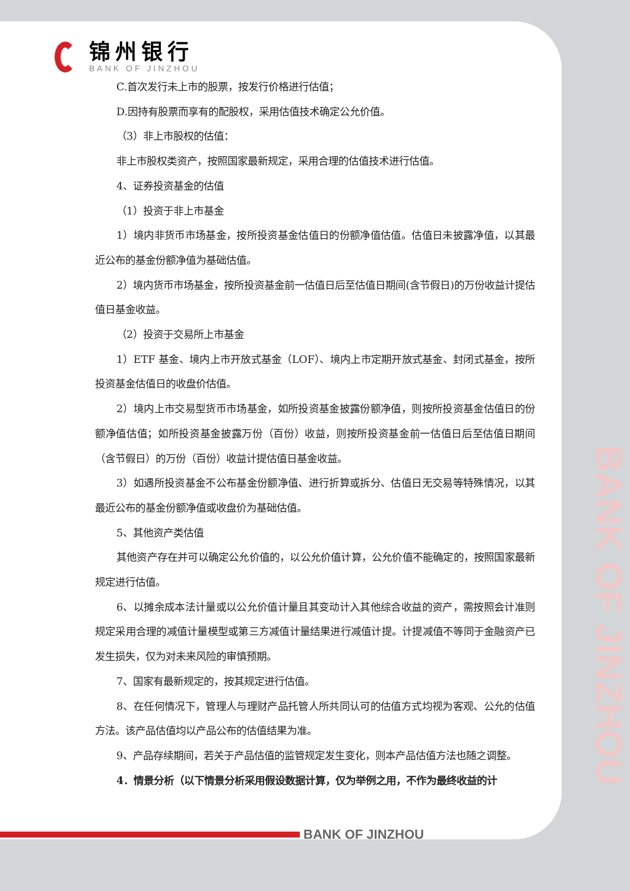BANK OF JINZHOU
锦州银行
BANK OF JINZHOU
C.首次发行未上市的股票，按发行价格进行估值；
D.因持有股票而享有的配股权，采用估值技术确定公允价值。
（3）非上市股权的估值：
非上市股权类资产，按照国家最新规定，采用合理的估值技术进行估值。
4、证券投资基金的估值
（1）投资于非上市基金
1）境内非货币市场基金，按所投资基金估值日的份额净值估值。估值日未披露净值，以其最近公布的基金份额净值为基础估值。
2）境内货币市场基金，按所投资基金前一估值日后至估值日期间(含节假日)的万份收益计提估值日基金收益。
（2）投资于交易所上市基金
1）ETF 基金、境内上市开放式基金（LOF）、境内上市定期开放式基金、封闭式基金，按所投资基金估值日的收盘价估值。
2）境内上市交易型货币市场基金，如所投资基金披露份额净值，则按所投资基金估值日的份额净值估值；如所投资基金披露万份（百份）收益，则按所投资基金前一估值日后至估值日期间（含节假日）的万份（百份）收益计提估值日基金收益。
3）如遇所投资基金不公布基金份额净值、进行折算或拆分、估值日无交易等特殊情况，以其最近公布的基金份额净值或收盘价为基础估值。
5、其他资产类估值
其他资产存在并可以确定公允价值的，以公允价值计算，公允价值不能确定的，按照国家最新规定进行估值。
6、以摊余成本法计量或以公允价值计量且其变动计入其他综合收益的资产，需按照会计准则规定采用合理的减值计量模型或第三方减值计量结果进行减值计提。计提减值不等同于金融资产已发生损失，仅为对未来风险的审慎预期。
7、国家有最新规定的，按其规定进行估值。
8、在任何情况下，管理人与理财产品托管人所共同认可的估值方式均视为客观、公允的估值方法。该产品估值均以产品公布的估值结果为准。
9、产品存续期间，若关于产品估值的监管规定发生变化，则本产品估值方法也随之调整。
4．情景分析（以下情景分析采用假设数据计算，仅为举例之用，不作为最终收益的计
BANK OF JINZHOU